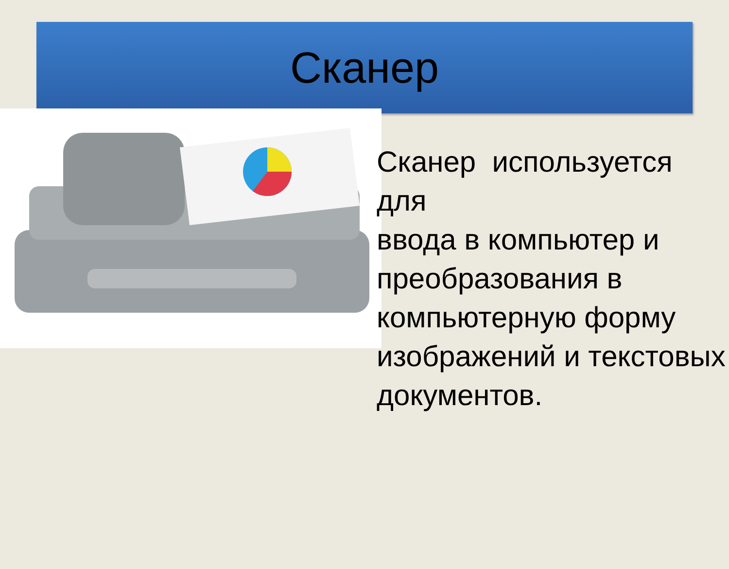Сканер
Сканер используется для
ввода в компьютер и преобразования в компьютерную форму изображений и текстовых документов.